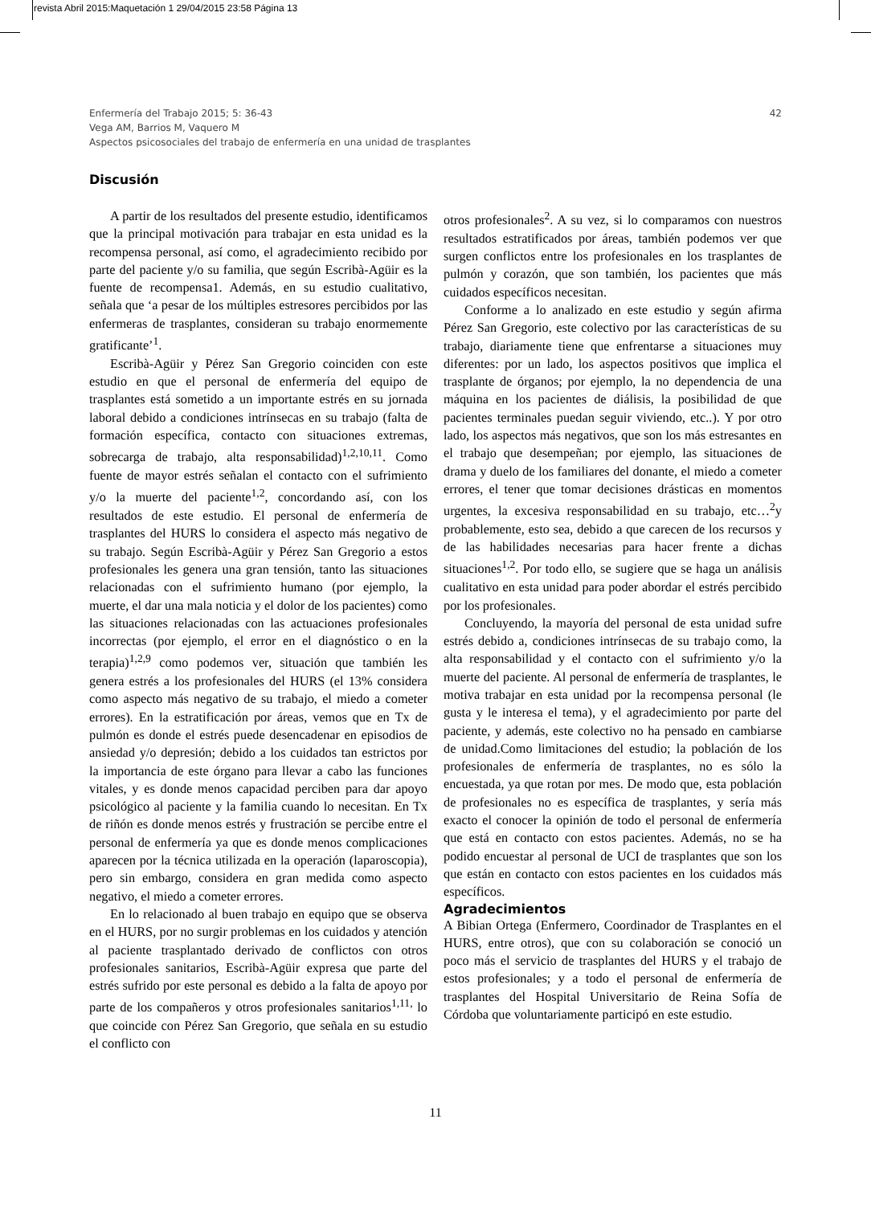revista Abril 2015:Maquetación 1 29/04/2015 23:58 Página 13
42 Enfermería del Trabajo 2015; 5: 36-43
Vega AM, Barrios M, Vaquero M
Aspectos psicosociales del trabajo de enfermería en una unidad de trasplantes
Discusión
A partir de los resultados del presente estudio, identificamos que la principal motivación para trabajar en esta unidad es la recompensa personal, así como, el agradecimiento recibido por parte del paciente y/o su familia, que según Escribà-Agüir es la fuente de recompensa1. Además, en su estudio cualitativo, señala que ‘a pesar de los múltiples estresores percibidos por las enfermeras de trasplantes, consideran su trabajo enormemente gratificante’<sup>1</sup>.
Escribà-Agüir y Pérez San Gregorio coinciden con este estudio en que el personal de enfermería del equipo de trasplantes está sometido a un importante estrés en su jornada laboral debido a condiciones intrínsecas en su trabajo (falta de formación específica, contacto con situaciones extremas, sobrecarga de trabajo, alta responsabilidad)<sup>1,2,10,11</sup>. Como fuente de mayor estrés señalan el contacto con el sufrimiento y/o la muerte del paciente<sup>1,2</sup>, concordando así, con los resultados de este estudio. El personal de enfermería de trasplantes del HURS lo considera el aspecto más negativo de su trabajo. Según Escribà-Agüir y Pérez San Gregorio a estos profesionales les genera una gran tensión, tanto las situaciones relacionadas con el sufrimiento humano (por ejemplo, la muerte, el dar una mala noticia y el dolor de los pacientes) como las situaciones relacionadas con las actuaciones profesionales incorrectas (por ejemplo, el error en el diagnóstico o en la terapia)<sup>1,2,9</sup> como podemos ver, situación que también les genera estrés a los profesionales del HURS (el 13% considera como aspecto más negativo de su trabajo, el miedo a cometer errores). En la estratificación por áreas, vemos que en Tx de pulmón es donde el estrés puede desencadenar en episodios de ansiedad y/o depresión; debido a los cuidados tan estrictos por la importancia de este órgano para llevar a cabo las funciones vitales, y es donde menos capacidad perciben para dar apoyo psicológico al paciente y la familia cuando lo necesitan. En Tx de riñón es donde menos estrés y frustración se percibe entre el personal de enfermería ya que es donde menos complicaciones aparecen por la técnica utilizada en la operación (laparoscopia), pero sin embargo, considera en gran medida como aspecto negativo, el miedo a cometer errores.
En lo relacionado al buen trabajo en equipo que se observa en el HURS, por no surgir problemas en los cuidados y atención al paciente trasplantado derivado de conflictos con otros profesionales sanitarios, Escribà-Agüir expresa que parte del estrés sufrido por este personal es debido a la falta de apoyo por parte de los compañeros y otros profesionales sanitarios<sup>1,11,</sup> lo que coincide con Pérez San Gregorio, que señala en su estudio el conflicto con
otros profesionales<sup>2</sup>. A su vez, si lo comparamos con nuestros resultados estratificados por áreas, también podemos ver que surgen conflictos entre los profesionales en los trasplantes de pulmón y corazón, que son también, los pacientes que más cuidados específicos necesitan.
Conforme a lo analizado en este estudio y según afirma Pérez San Gregorio, este colectivo por las características de su trabajo, diariamente tiene que enfrentarse a situaciones muy diferentes: por un lado, los aspectos positivos que implica el trasplante de órganos; por ejemplo, la no dependencia de una máquina en los pacientes de diálisis, la posibilidad de que pacientes terminales puedan seguir viviendo, etc..). Y por otro lado, los aspectos más negativos, que son los más estresantes en el trabajo que desempeñan; por ejemplo, las situaciones de drama y duelo de los familiares del donante, el miedo a cometer errores, el tener que tomar decisiones drásticas en momentos urgentes, la excesiva responsabilidad en su trabajo, etc…<sup>2</sup>y probablemente, esto sea, debido a que carecen de los recursos y de las habilidades necesarias para hacer frente a dichas situaciones<sup>1,2</sup>. Por todo ello, se sugiere que se haga un análisis cualitativo en esta unidad para poder abordar el estrés percibido por los profesionales.
Concluyendo, la mayoría del personal de esta unidad sufre estrés debido a, condiciones intrínsecas de su trabajo como, la alta responsabilidad y el contacto con el sufrimiento y/o la muerte del paciente. Al personal de enfermería de trasplantes, le motiva trabajar en esta unidad por la recompensa personal (le gusta y le interesa el tema), y el agradecimiento por parte del paciente, y además, este colectivo no ha pensado en cambiarse de unidad.Como limitaciones del estudio; la población de los profesionales de enfermería de trasplantes, no es sólo la encuestada, ya que rotan por mes. De modo que, esta población de profesionales no es específica de trasplantes, y sería más exacto el conocer la opinión de todo el personal de enfermería que está en contacto con estos pacientes. Además, no se ha podido encuestar al personal de UCI de trasplantes que son los que están en contacto con estos pacientes en los cuidados más específicos.
Agradecimientos
A Bibian Ortega (Enfermero, Coordinador de Trasplantes en el HURS, entre otros), que con su colaboración se conoció un poco más el servicio de trasplantes del HURS y el trabajo de estos profesionales; y a todo el personal de enfermería de trasplantes del Hospital Universitario de Reina Sofía de Córdoba que voluntariamente participó en este estudio.
11